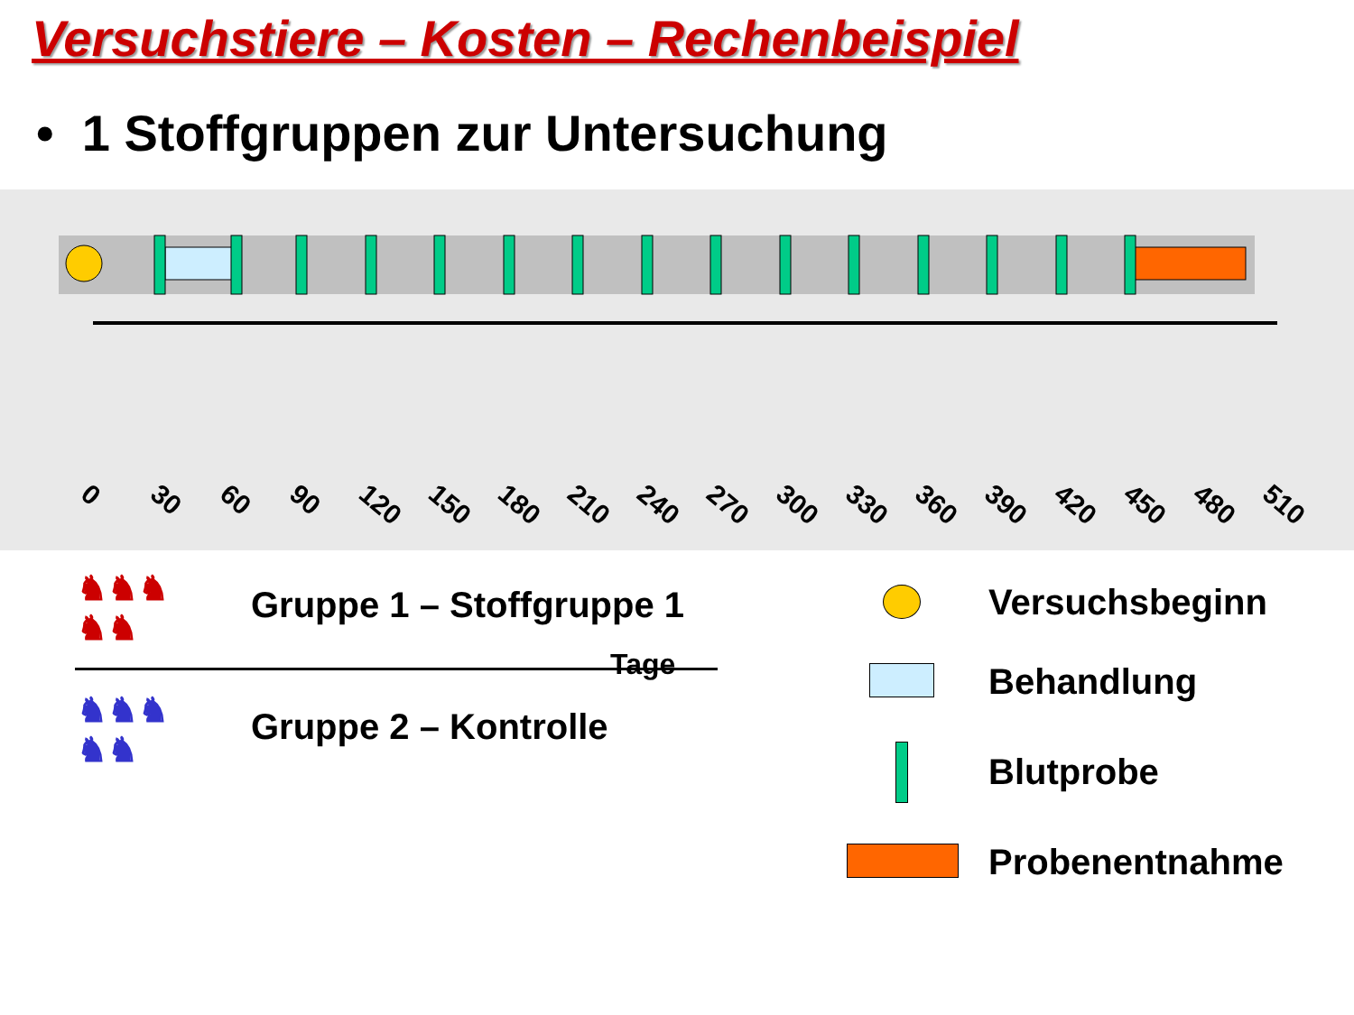Versuchstiere – Kosten – Rechenbeispiel
• 1 Stoffgruppen zur Untersuchung
0 30 60 90 120 150 180 210 240 270 300 330 360 390 420 450 480 510
Tage
♞♞♞
♞♞
Gruppe 1 – Stoffgruppe 1
♞♞♞
♞♞
Gruppe 2 – Kontrolle
Versuchsbeginn
Behandlung
Blutprobe
Probenentnahme